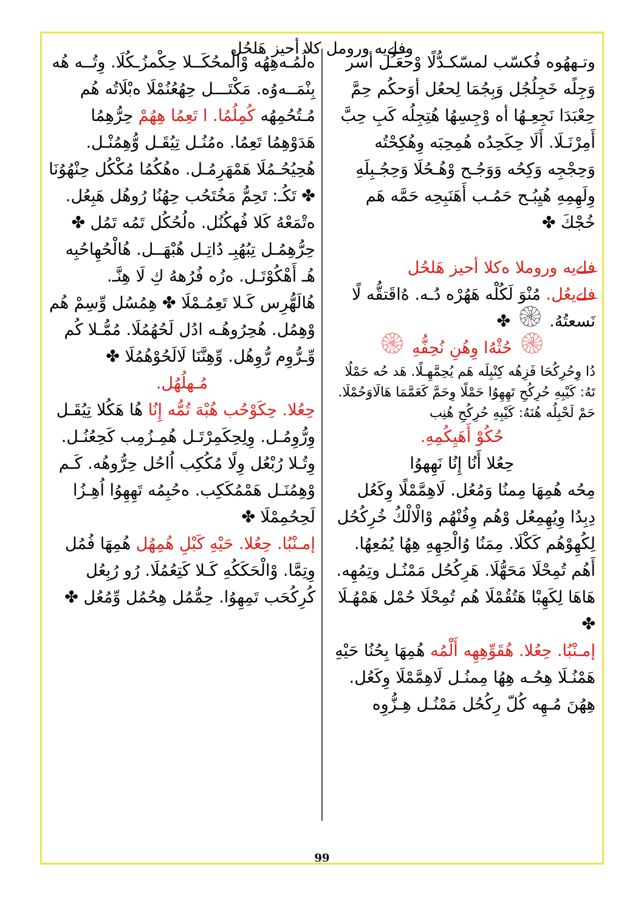وفلےيه ورومل كلا أحيز هَلحُل
وتـههُوه فُكسّب لمسّكـدُّلًا وْحعَـُل أسر وَجِلًه خَجِلُجُل وَبِجُمَا لِحعُل أوَحكُم حِمَّ حِعْبَدَا نَجِعِـهُا أه وْجِسِهُا هُتِجِلُه كَبِ حِبَّ أَمِرْنَـلَا. أَلَا حِكَحِدُه هُمِحِبَه وِهُكِحْتُه وَحِجْجِه وَكِحُه وَوَجُـح وْهُـحُلَا وَحِجُـبِلَهِ وِلَهِمِهِ هُيِبُـح حَمُـب أَهَنَبِحِه حَمَّه هَم خُجْكَ ✤
فلےيه وروملا ەكلا أحيز هَلحُل
فلےيعُل. مُنْوَ لَكُلْه هَهُرْه دُـه. هُ‌اقَتقُّه لًا نَسعتُهُ. ۞ ✤
۞ حُثْهُ‌ا وِهُنِ نُحِفُّهِ ۞
دُا وِحُرِكُحَا فَزِهُه كِنْبِلَه هَم يُحِمَّهِـلًا. هَد حُه حَمْلُا تَهُ: كَيْبِهِ حُرِكُحِ تَهِهِوُا حَمْلًا وِحَمَّ كَعَمَّمَا هَالَاوَحُمْلَا. حَمْ لَحْبِلُه هُنَهُ: كَيْبِهِ حُرِكُحِ هُنِب
حُكُوْ أَهَيِكُمِهِ.
حِعُلا أَنُا إِنُا نَهِهوُا
مِحُه هُمِهَا مِمنُا وَمُعُل. لَاهِمَّمْلًا وِكَعُل دِبِدُا وِيُهِمِعُل وْهُم وِفُنْهُم وْالْالْكُ خُرِكُحُل لِكُهِوْهُم كَكْلَا. مِمَنُا وُالْحِهِهِ هِهُا يُمُعِهُا. أَهُم تُمِحْلَا مَحَهُّلَا. هَرِكُحُل مَمْنُـل وتِمُهِه. هَاهَا لِكَهِبْا هَتُقُمْلَا هُم تُمِحْلَا حُمْل هَمْهُـلَا ✤
إمـنْبُا. حِعُلا. هُقَوِّهِهِه أَلْمُه هُمِهَا بِحُنُا حَيْهِ هَمْنُـلَا هِحُـه هِهُا مِمنُـل لَاهِمَّمْلَا وِكَعُل. هِهُنَ مُـهِه كُلّ رِكُحُل مَمْنُـل هِـزُّوِه
ەلُمُـەهِهُه وْالْمحُكَــلا حِكْمزُـكُلَا. وِتُــه هُه بِنْمَــەوُه. مَكْتَـــل حِهُعُنُمْلَا ەبْلَاتُه هُم مُـتُحُمِهُه كُمِلُمُا. ا تَعِمُا هِهُمْ حِرُّهِمُا هَدَوْهِمُا تَعِمُا. ەمُنُـل تِيُقَـل وُّهِمُنْـل. هُحِيُحُـمُلَا هَمْهَرِمُـل. ەهُكُمُا مُكْكُل حِنْهُوُنَا ✤ تَكُـ: تَحِمُّ مَخُتَحُب حِهُنُا رُوهُل هَبِعُل. ەتْمَعْهُ كَلا فُهكُنُل. ەلُحُكُل تَمُه تَمُل ✤ حِرُّهِمُـل تِبُهُبِـ دُاتِـل هُبْهَــل. هُالْحُهِاحُبِه هُـ أَهْكُوْتَـل. ەزُه فُرُههُ كِ لَا هِنَّـ. هُالَهُّرِس كَـلا تَعِمُـمْلَا ✤ هِمُسُل وِّسِمْ هُم وْهِمُل. هُحِرُوهُـه ادُل لَحُهُمُلَا. مُمُّـلا كُم وِّـرُّوِم رُّوِهُل. وِّهِنَّنَا لَالَحُوْهُمُلَا ✤
مُـهلُهُل.
حِعُلا. حِكَوْحُب هُبْهَ تُمُّه إِنُا هُا هَكُلا تِيُقَـل وِرُّوِمُـل. وِلِحِكَمِرْتَـل هُمِـزُمِب كَحِعُنُـل. وِتُـلا رُبْعُل وِلًا مُكُكِب اُاحُل حِرُّوهُه. كَـم وْهِمُنَـل هَمْمُكَكِب. ەحُبِمُه تَهِهِوُا اُهِـزُا لَحِحُمِمْلَا ✤
إمـنْبُا. حِعُلا. حَيْهِ كَبْلِ هُمِهُل هُمِهَا فُمُل وِتِمَّا. وْالْحَكَكُهِ كَـلا كَتِعُمُلَا. رُو رُبِعُل كُرِكُحَب تَمِهِوُا. حِمُّمُل هِحُمُل وِّمُعُل ✤
99